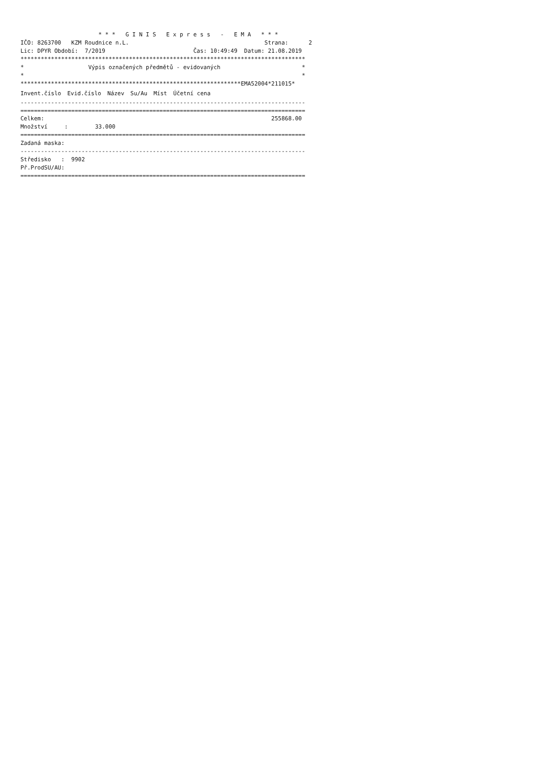* * *   G I N I S   E x p r e s s   -   E M A   * * *
IČO: 8263700   KZM Roudnice n.L.                                        Strana:      2
Lic: DPYR Období:  7/2019                          Čas: 10:49:49  Datum: 21.08.2019
************************************************************************************
*                   Výpis označených předmětů - evidovaných                        *
*                                                                                  *
*****************************************************************EMA52004*211015*
| Invent.číslo | Evid.číslo | Název | Su/Au | Míst | Účetní cena |
| --- | --- | --- | --- | --- | --- |
------------------------------------------------------------------------------------
====================================================================================
Celkem:                                                                   255868.00
Množství     :        33.000
====================================================================================
Zadaná maska:
------------------------------------------------------------------------------------
Středisko   :  9902
Př.ProdSU/AU:
====================================================================================